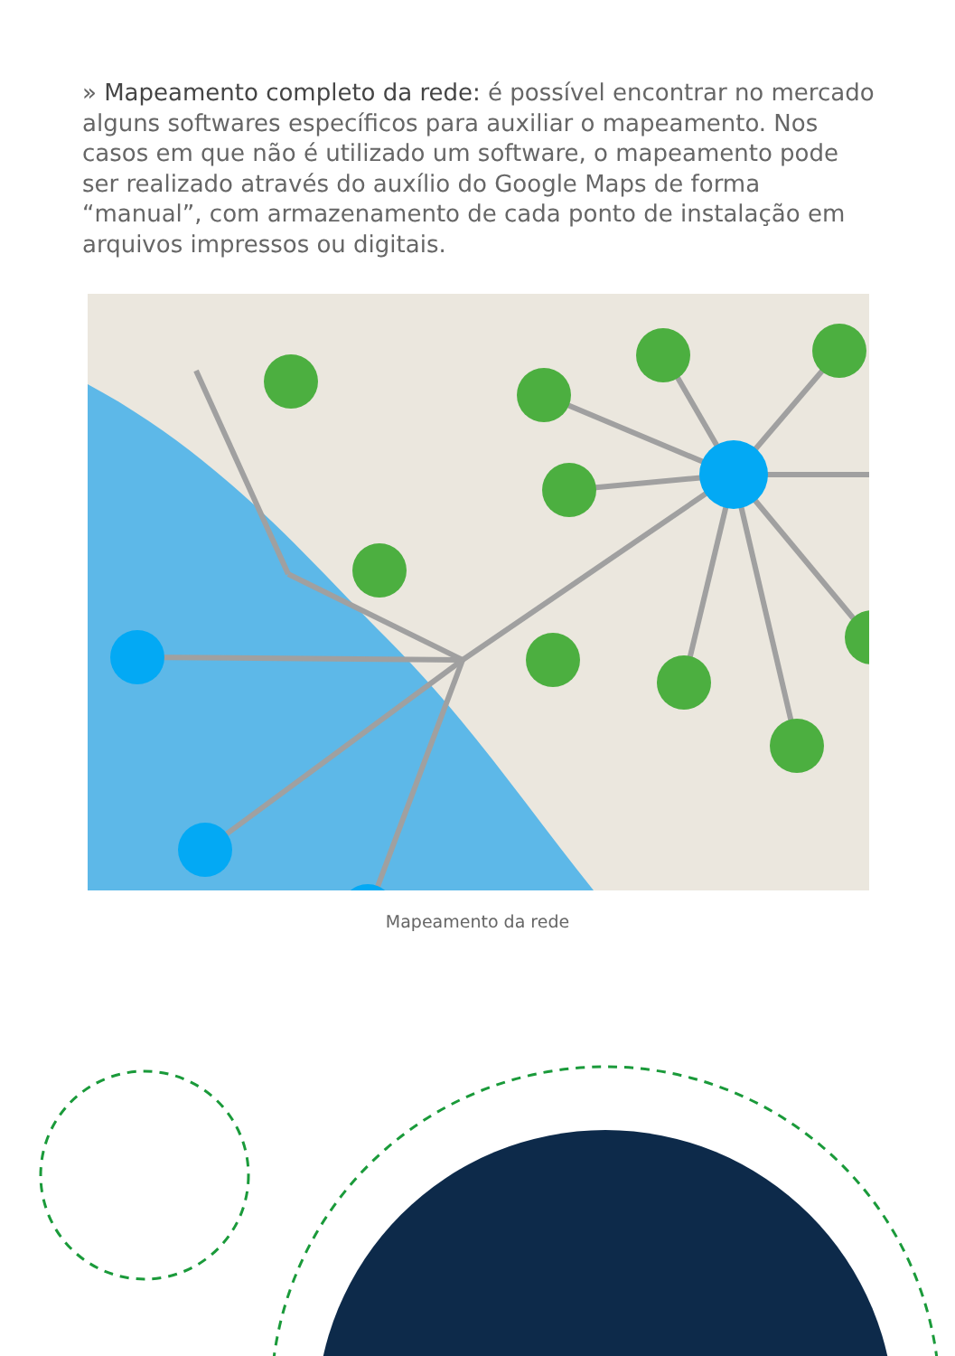» Mapeamento completo da rede: é possível encontrar no mercado alguns softwares específicos para auxiliar o mapeamento. Nos casos em que não é utilizado um software, o mapeamento pode ser realizado através do auxílio do Google Maps de forma “manual”, com armazenamento de cada ponto de instalação em arquivos impressos ou digitais.
Mapeamento da rede